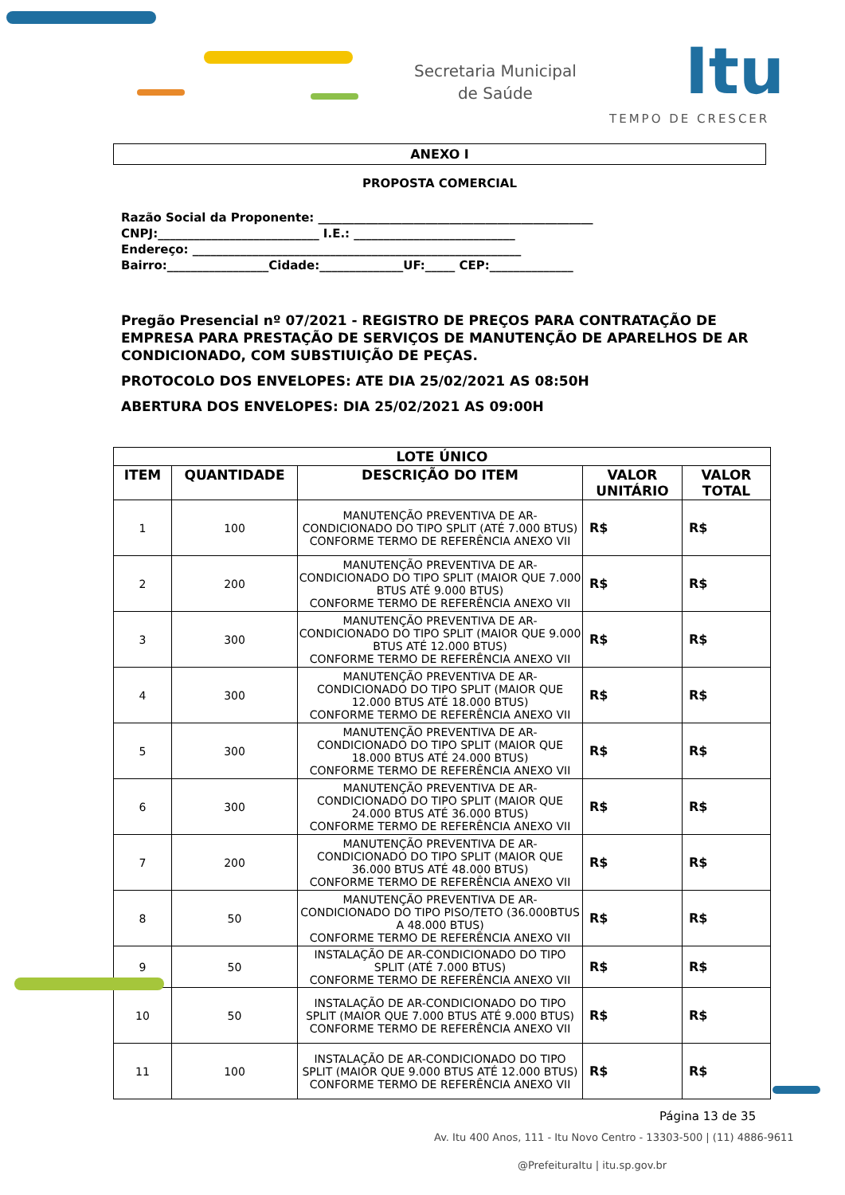Secretaria Municipal
de Saúde
Itu
TEMPO DE CRESCER
ANEXO I
PROPOSTA COMERCIAL
Razão Social da Proponente: ______________________________________________
CNPJ:___________________________ I.E.: ___________________________
Endereço: _______________________________________________________
Bairro:_________________Cidade:______________UF:_____ CEP:______________
Pregão Presencial nº 07/2021 - REGISTRO DE PREÇOS PARA CONTRATAÇÃO DE EMPRESA PARA PRESTAÇÃO DE SERVIÇOS DE MANUTENÇÃO DE APARELHOS DE AR CONDICIONADO, COM SUBSTIUIÇÃO DE PEÇAS.
PROTOCOLO DOS ENVELOPES: ATE DIA 25/02/2021 AS 08:50H
ABERTURA DOS ENVELOPES: DIA 25/02/2021 AS 09:00H
| LOTE ÚNICO | | | | |
| --- | --- | --- | --- | --- |
| ITEM | QUANTIDADE | DESCRIÇÃO DO ITEM | VALOR UNITÁRIO | VALOR TOTAL |
| 1 | 100 | MANUTENÇÃO PREVENTIVA DE AR-CONDICIONADO DO TIPO SPLIT (ATÉ 7.000 BTUS) CONFORME TERMO DE REFERÊNCIA ANEXO VII | R$ | R$ |
| 2 | 200 | MANUTENÇÃO PREVENTIVA DE AR-CONDICIONADO DO TIPO SPLIT (MAIOR QUE 7.000 BTUS ATÉ 9.000 BTUS) CONFORME TERMO DE REFERÊNCIA ANEXO VII | R$ | R$ |
| 3 | 300 | MANUTENÇÃO PREVENTIVA DE AR-CONDICIONADO DO TIPO SPLIT (MAIOR QUE 9.000 BTUS ATÉ 12.000 BTUS) CONFORME TERMO DE REFERÊNCIA ANEXO VII | R$ | R$ |
| 4 | 300 | MANUTENÇÃO PREVENTIVA DE AR-CONDICIONADO DO TIPO SPLIT (MAIOR QUE 12.000 BTUS ATÉ 18.000 BTUS) CONFORME TERMO DE REFERÊNCIA ANEXO VII | R$ | R$ |
| 5 | 300 | MANUTENÇÃO PREVENTIVA DE AR-CONDICIONADO DO TIPO SPLIT (MAIOR QUE 18.000 BTUS ATÉ 24.000 BTUS) CONFORME TERMO DE REFERÊNCIA ANEXO VII | R$ | R$ |
| 6 | 300 | MANUTENÇÃO PREVENTIVA DE AR-CONDICIONADO DO TIPO SPLIT (MAIOR QUE 24.000 BTUS ATÉ 36.000 BTUS) CONFORME TERMO DE REFERÊNCIA ANEXO VII | R$ | R$ |
| 7 | 200 | MANUTENÇÃO PREVENTIVA DE AR-CONDICIONADO DO TIPO SPLIT (MAIOR QUE 36.000 BTUS ATÉ 48.000 BTUS) CONFORME TERMO DE REFERÊNCIA ANEXO VII | R$ | R$ |
| 8 | 50 | MANUTENÇÃO PREVENTIVA DE AR-CONDICIONADO DO TIPO PISO/TETO (36.000BTUS A 48.000 BTUS) CONFORME TERMO DE REFERÊNCIA ANEXO VII | R$ | R$ |
| 9 | 50 | INSTALAÇÃO DE AR-CONDICIONADO DO TIPO SPLIT (ATÉ 7.000 BTUS) CONFORME TERMO DE REFERÊNCIA ANEXO VII | R$ | R$ |
| 10 | 50 | INSTALAÇÃO DE AR-CONDICIONADO DO TIPO SPLIT (MAIOR QUE 7.000 BTUS ATÉ 9.000 BTUS) CONFORME TERMO DE REFERÊNCIA ANEXO VII | R$ | R$ |
| 11 | 100 | INSTALAÇÃO DE AR-CONDICIONADO DO TIPO SPLIT (MAIOR QUE 9.000 BTUS ATÉ 12.000 BTUS) CONFORME TERMO DE REFERÊNCIA ANEXO VII | R$ | R$ |
Página 13 de 35
Av. Itu 400 Anos, 111 - Itu Novo Centro - 13303-500 | (11) 4886-9611
@PrefeituraItu | itu.sp.gov.br